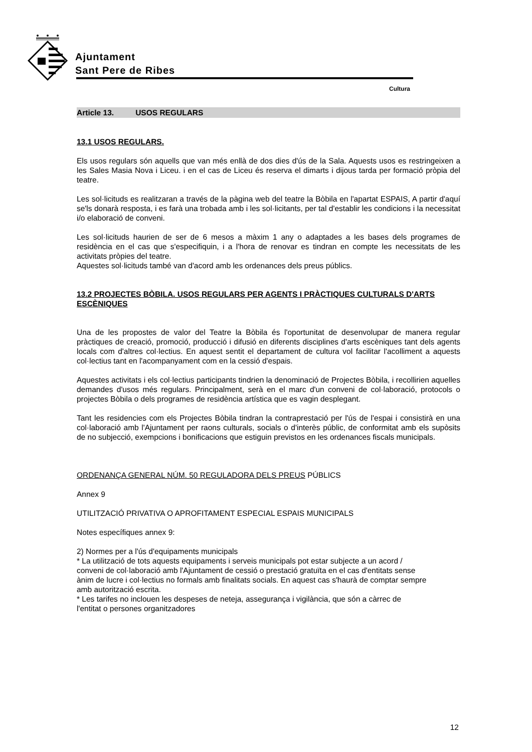Ajuntament
Sant Pere de Ribes
Cultura
Article 13. USOS REGULARS
13.1 USOS REGULARS.
Els usos regulars són aquells que van més enllà de dos dies d'ús de la Sala. Aquests usos es restringeixen a les Sales Masia Nova i Liceu. i en el cas de Liceu és reserva el dimarts i dijous tarda per formació pròpia del teatre.
Les sol·licituds es realitzaran a través de la pàgina web del teatre la Bòbila en l'apartat ESPAIS, A partir d'aquí se'ls donarà resposta, i es farà una trobada amb i les sol·licitants, per tal d'establir les condicions i la necessitat i/o elaboració de conveni.
Les sol·licituds haurien de ser de 6 mesos a màxim 1 any o adaptades a les bases dels programes de residència en el cas que s'especifiquin, i a l'hora de renovar es tindran en compte les necessitats de les activitats pròpies del teatre.
Aquestes sol·licituds també van d'acord amb les ordenances dels preus públics.
13.2 PROJECTES BÒBILA. USOS REGULARS PER AGENTS I PRÀCTIQUES CULTURALS D'ARTS ESCÈNIQUES
Una de les propostes de valor del Teatre la Bòbila és l'oportunitat de desenvolupar de manera regular pràctiques de creació, promoció, producció i difusió en diferents disciplines d'arts escèniques tant dels agents locals com d'altres col·lectius. En aquest sentit el departament de cultura vol facilitar l'acolliment a aquests col·lectius tant en l'acompanyament com en la cessió d'espais.
Aquestes activitats i els col·lectius participants tindrien la denominació de Projectes Bòbila, i recollirien aquelles demandes d'usos més regulars. Principalment, serà en el marc d'un conveni de col·laboració, protocols o projectes Bòbila o dels programes de residència artística que es vagin desplegant.
Tant les residencies com els Projectes Bòbila tindran la contraprestació per l'ús de l'espai i consistirà en una col·laboració amb l'Ajuntament per raons culturals, socials o d'interès públic, de conformitat amb els supòsits de no subjecció, exempcions i bonificacions que estiguin previstos en les ordenances fiscals municipals.
ORDENANÇA GENERAL NÚM. 50 REGULADORA DELS PREUS PÚBLICS
Annex 9
UTILITZACIÓ PRIVATIVA O APROFITAMENT ESPECIAL ESPAIS MUNICIPALS
Notes específiques annex 9:
2) Normes per a l'ús d'equipaments municipals
* La utilització de tots aquests equipaments i serveis municipals pot estar subjecte a un acord / conveni de col·laboració amb l'Ajuntament de cessió o prestació gratuïta en el cas d'entitats sense ànim de lucre i col·lectius no formals amb finalitats socials. En aquest cas s'haurà de comptar sempre amb autorització escrita.
* Les tarifes no inclouen les despeses de neteja, assegurança i vigilància, que són a càrrec de l'entitat o persones organitzadores
12